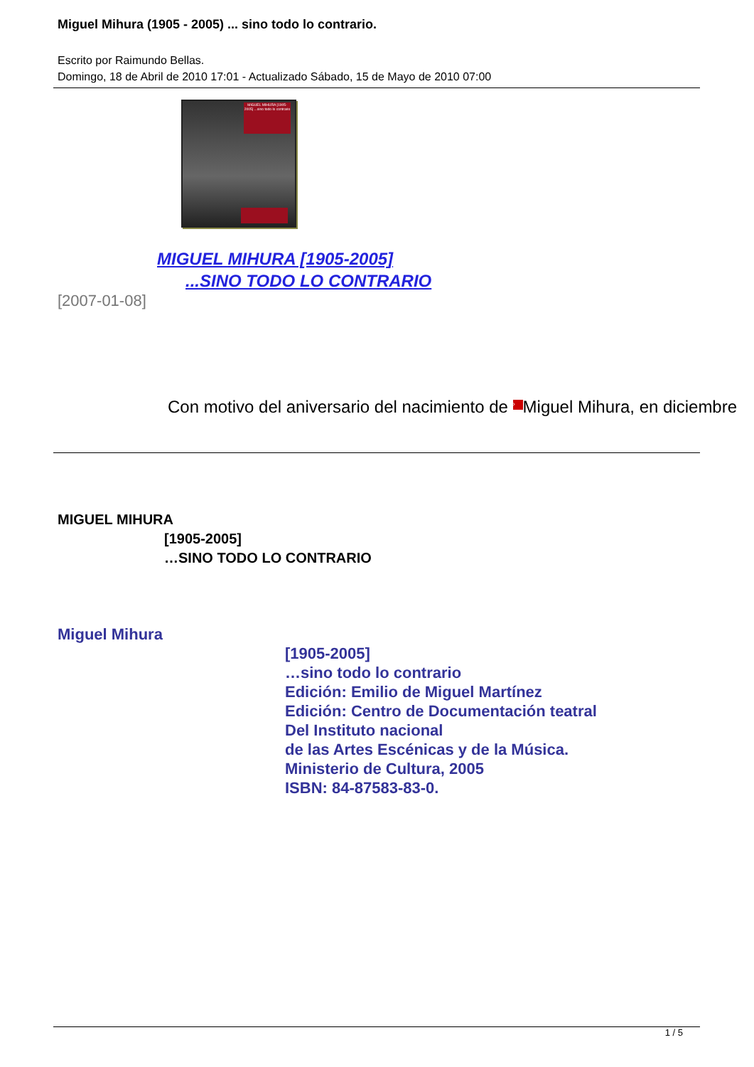Miguel Mihura (1905 - 2005) ... sino todo lo contrario.
Escrito por Raimundo Bellas.
Domingo, 18 de Abril de 2010 17:01 - Actualizado Sábado, 15 de Mayo de 2010 07:00
MIGUEL MIHURA [1905-2005] ...sino todo lo contrario
MIGUEL MIHURA [1905-2005]
...SINO TODO LO CONTRARIO
[2007-01-08]
Con motivo del aniversario del nacimiento de › Miguel Mihura, en diciembre
MIGUEL MIHURA
[1905-2005]
…SINO TODO LO CONTRARIO
Miguel Mihura
[1905-2005]
…sino todo lo contrario
Edición: Emilio de Miguel Martínez
Edición: Centro de Documentación teatral
Del Instituto nacional
de las Artes Escénicas y de la Música.
Ministerio de Cultura, 2005
ISBN: 84-87583-83-0.
1 / 5